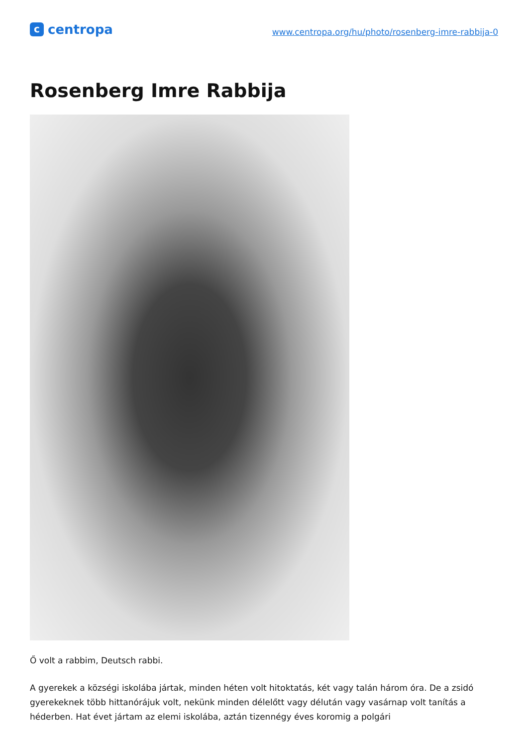c
centropa
www.centropa.org/hu/photo/rosenberg-imre-rabbija-0
Rosenberg Imre Rabbija
Ő volt a rabbim, Deutsch rabbi.
A gyerekek a községi iskolába jártak, minden héten volt hitoktatás, két vagy talán három óra. De a zsidó gyerekeknek több hittanórájuk volt, nekünk minden délelőtt vagy délután vagy vasárnap volt tanítás a héderben. Hat évet jártam az elemi iskolába, aztán tizennégy éves koromig a polgári